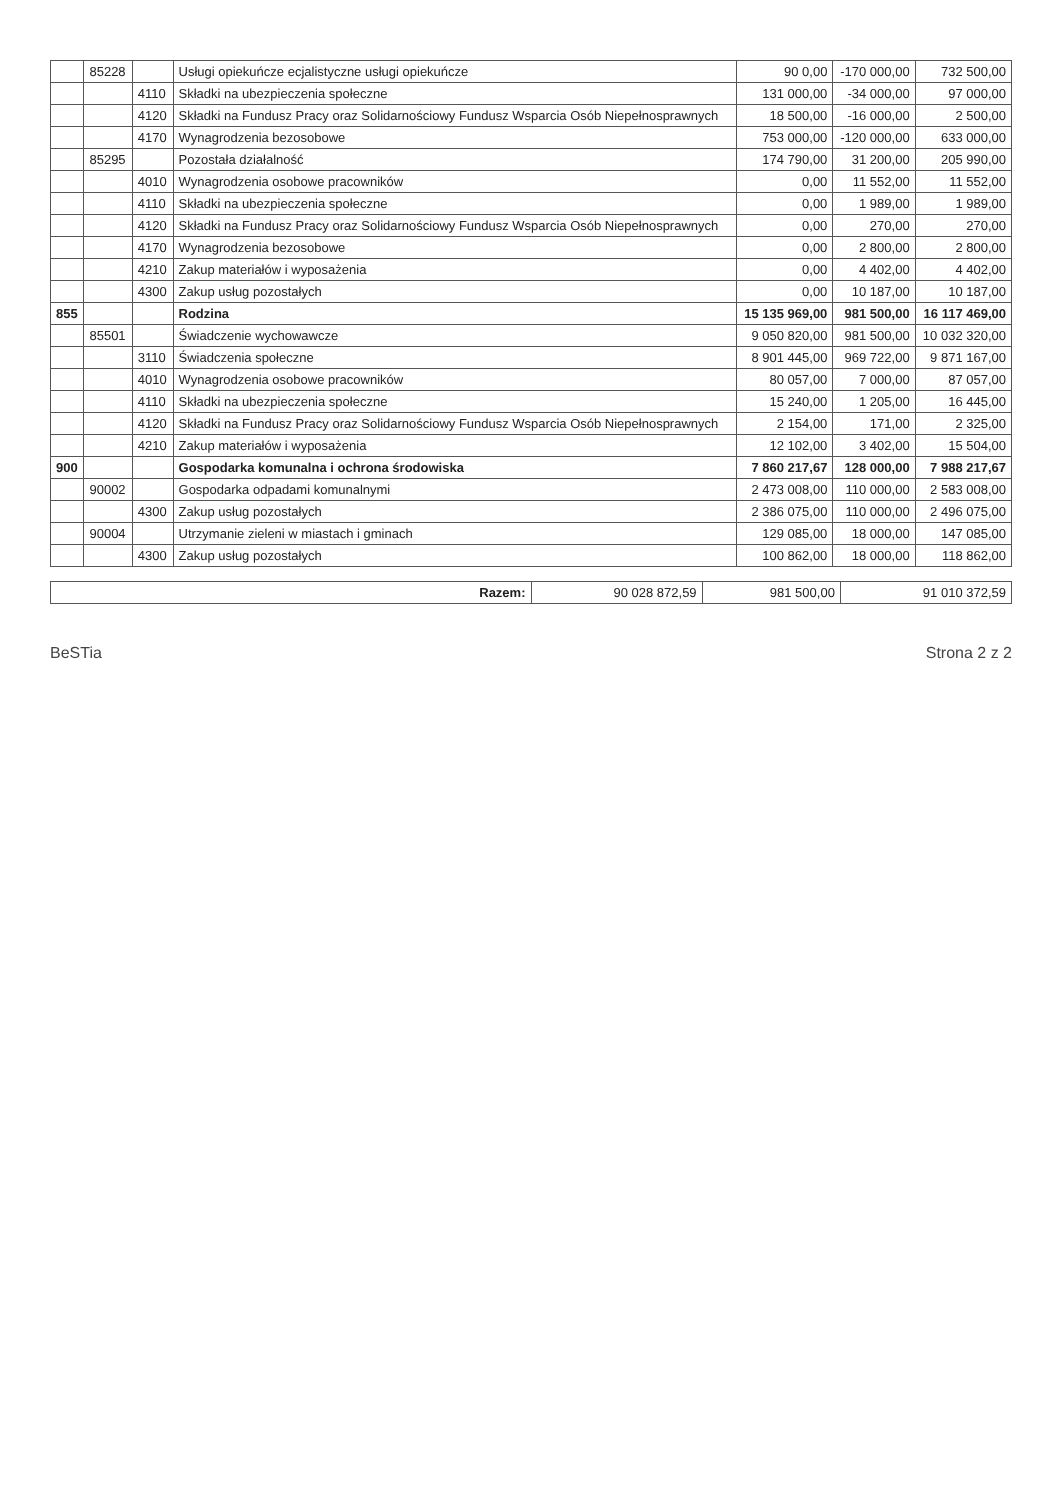| | 85228 | | Usługi opiekuńcze ecjalistyczne usługi opiekuńcze | 90 0,00 | -170 000,00 | 732 500,00 |
| | | 4110 | Składki na ubezpieczenia społeczne | 131 000,00 | -34 000,00 | 97 000,00 |
| | | 4120 | Składki na Fundusz Pracy oraz Solidarnościowy Fundusz Wsparcia Osób Niepełnosprawnych | 18 500,00 | -16 000,00 | 2 500,00 |
| | | 4170 | Wynagrodzenia bezosobowe | 753 000,00 | -120 000,00 | 633 000,00 |
| | 85295 | | Pozostała działalność | 174 790,00 | 31 200,00 | 205 990,00 |
| | | 4010 | Wynagrodzenia osobowe pracowników | 0,00 | 11 552,00 | 11 552,00 |
| | | 4110 | Składki na ubezpieczenia społeczne | 0,00 | 1 989,00 | 1 989,00 |
| | | 4120 | Składki na Fundusz Pracy oraz Solidarnościowy Fundusz Wsparcia Osób Niepełnosprawnych | 0,00 | 270,00 | 270,00 |
| | | 4170 | Wynagrodzenia bezosobowe | 0,00 | 2 800,00 | 2 800,00 |
| | | 4210 | Zakup materiałów i wyposażenia | 0,00 | 4 402,00 | 4 402,00 |
| | | 4300 | Zakup usług pozostałych | 0,00 | 10 187,00 | 10 187,00 |
| 855 | | | Rodzina | 15 135 969,00 | 981 500,00 | 16 117 469,00 |
| | 85501 | | Świadczenie wychowawcze | 9 050 820,00 | 981 500,00 | 10 032 320,00 |
| | | 3110 | Świadczenia społeczne | 8 901 445,00 | 969 722,00 | 9 871 167,00 |
| | | 4010 | Wynagrodzenia osobowe pracowników | 80 057,00 | 7 000,00 | 87 057,00 |
| | | 4110 | Składki na ubezpieczenia społeczne | 15 240,00 | 1 205,00 | 16 445,00 |
| | | 4120 | Składki na Fundusz Pracy oraz Solidarnościowy Fundusz Wsparcia Osób Niepełnosprawnych | 2 154,00 | 171,00 | 2 325,00 |
| | | 4210 | Zakup materiałów i wyposażenia | 12 102,00 | 3 402,00 | 15 504,00 |
| 900 | | | Gospodarka komunalna i ochrona środowiska | 7 860 217,67 | 128 000,00 | 7 988 217,67 |
| | 90002 | | Gospodarka odpadami komunalnymi | 2 473 008,00 | 110 000,00 | 2 583 008,00 |
| | | 4300 | Zakup usług pozostałych | 2 386 075,00 | 110 000,00 | 2 496 075,00 |
| | 90004 | | Utrzymanie zieleni w miastach i gminach | 129 085,00 | 18 000,00 | 147 085,00 |
| | | 4300 | Zakup usług pozostałych | 100 862,00 | 18 000,00 | 118 862,00 |
| Razem: | 90 028 872,59 | 981 500,00 | 91 010 372,59 |
BeSTia Strona 2 z 2